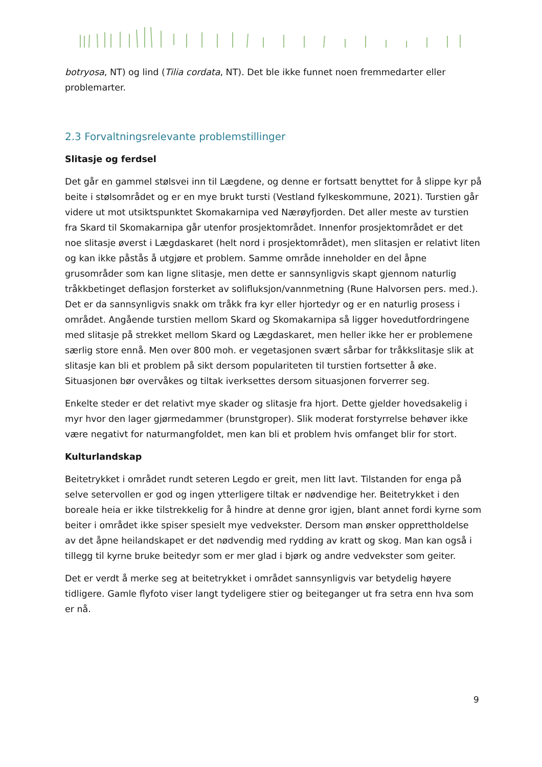botryosa, NT) og lind (Tilia cordata, NT). Det ble ikke funnet noen fremmedarter eller problemarter.
2.3 Forvaltningsrelevante problemstillinger
Slitasje og ferdsel
Det går en gammel stølsvei inn til Lægdene, og denne er fortsatt benyttet for å slippe kyr på beite i stølsområdet og er en mye brukt tursti (Vestland fylkeskommune, 2021). Turstien går videre ut mot utsiktspunktet Skomakarnipa ved Nærøyfjorden. Det aller meste av turstien fra Skard til Skomakarnipa går utenfor prosjektområdet. Innenfor prosjektområdet er det noe slitasje øverst i Lægdaskaret (helt nord i prosjektområdet), men slitasjen er relativt liten og kan ikke påstås å utgjøre et problem. Samme område inneholder en del åpne grusområder som kan ligne slitasje, men dette er sannsynligvis skapt gjennom naturlig tråkkbetinget deflasjon forsterket av solifluksjon/vannmetning (Rune Halvorsen pers. med.). Det er da sannsynligvis snakk om tråkk fra kyr eller hjortedyr og er en naturlig prosess i området. Angående turstien mellom Skard og Skomakarnipa så ligger hovedutfordringene med slitasje på strekket mellom Skard og Lægdaskaret, men heller ikke her er problemene særlig store ennå. Men over 800 moh. er vegetasjonen svært sårbar for tråkkslitasje slik at slitasje kan bli et problem på sikt dersom populariteten til turstien fortsetter å øke. Situasjonen bør overvåkes og tiltak iverksettes dersom situasjonen forverrer seg.
Enkelte steder er det relativt mye skader og slitasje fra hjort. Dette gjelder hovedsakelig i myr hvor den lager gjørmedammer (brunstgroper). Slik moderat forstyrrelse behøver ikke være negativt for naturmangfoldet, men kan bli et problem hvis omfanget blir for stort.
Kulturlandskap
Beitetrykket i området rundt seteren Legdo er greit, men litt lavt. Tilstanden for enga på selve setervollen er god og ingen ytterligere tiltak er nødvendige her. Beitetrykket i den boreale heia er ikke tilstrekkelig for å hindre at denne gror igjen, blant annet fordi kyrne som beiter i området ikke spiser spesielt mye vedvekster. Dersom man ønsker opprettholdelse av det åpne heilandskapet er det nødvendig med rydding av kratt og skog. Man kan også i tillegg til kyrne bruke beitedyr som er mer glad i bjørk og andre vedvekster som geiter.
Det er verdt å merke seg at beitetrykket i området sannsynligvis var betydelig høyere tidligere. Gamle flyfoto viser langt tydeligere stier og beiteganger ut fra setra enn hva som er nå.
9